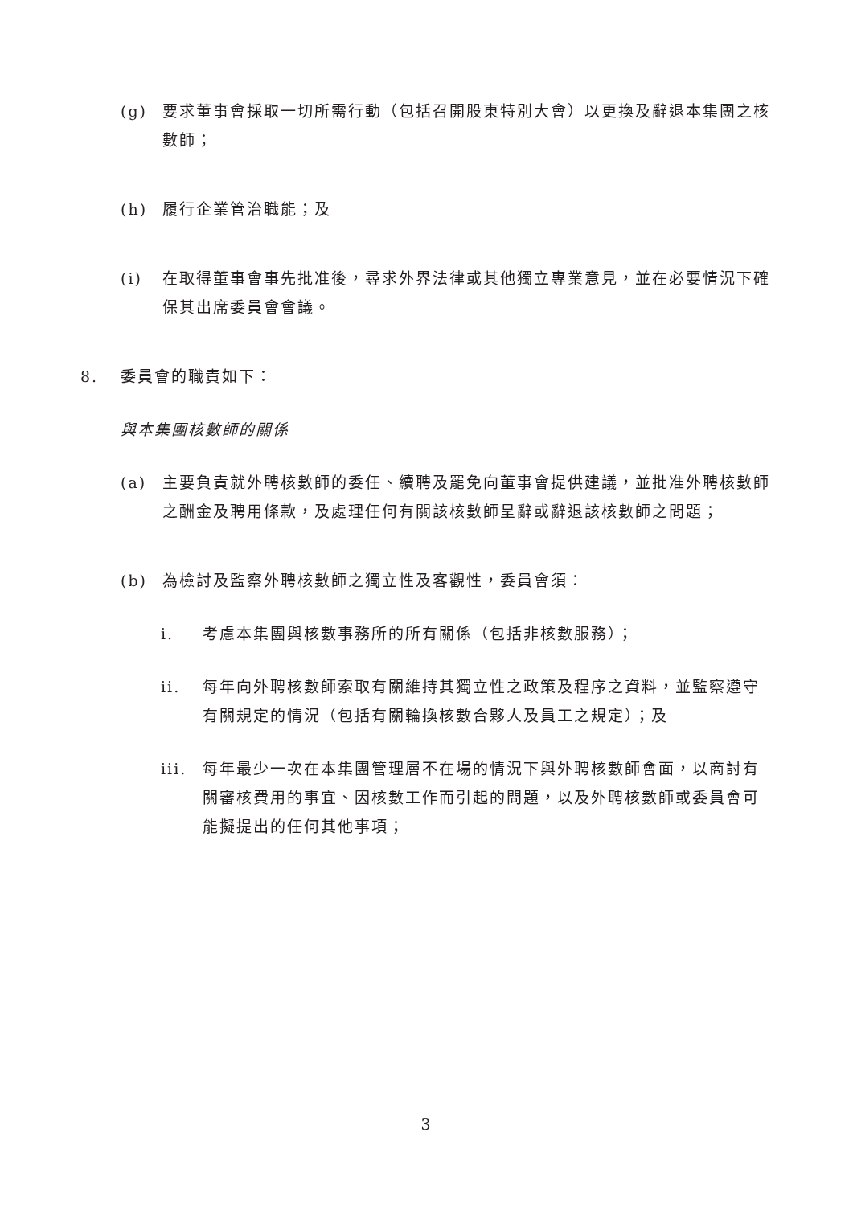(g) 要求董事會採取一切所需行動（包括召開股東特別大會）以更換及辭退本集團之核數師；
(h) 履行企業管治職能；及
(i) 在取得董事會事先批准後，尋求外界法律或其他獨立專業意見，並在必要情況下確保其出席委員會會議。
8. 委員會的職責如下：
與本集團核數師的關係
(a) 主要負責就外聘核數師的委任、續聘及罷免向董事會提供建議，並批准外聘核數師之酬金及聘用條款，及處理任何有關該核數師呈辭或辭退該核數師之問題；
(b) 為檢討及監察外聘核數師之獨立性及客觀性，委員會須：
i. 考慮本集團與核數事務所的所有關係（包括非核數服務）；
ii. 每年向外聘核數師索取有關維持其獨立性之政策及程序之資料，並監察遵守有關規定的情況（包括有關輪換核數合夥人及員工之規定）；及
iii. 每年最少一次在本集團管理層不在場的情況下與外聘核數師會面，以商討有關審核費用的事宜、因核數工作而引起的問題，以及外聘核數師或委員會可能擬提出的任何其他事項；
3